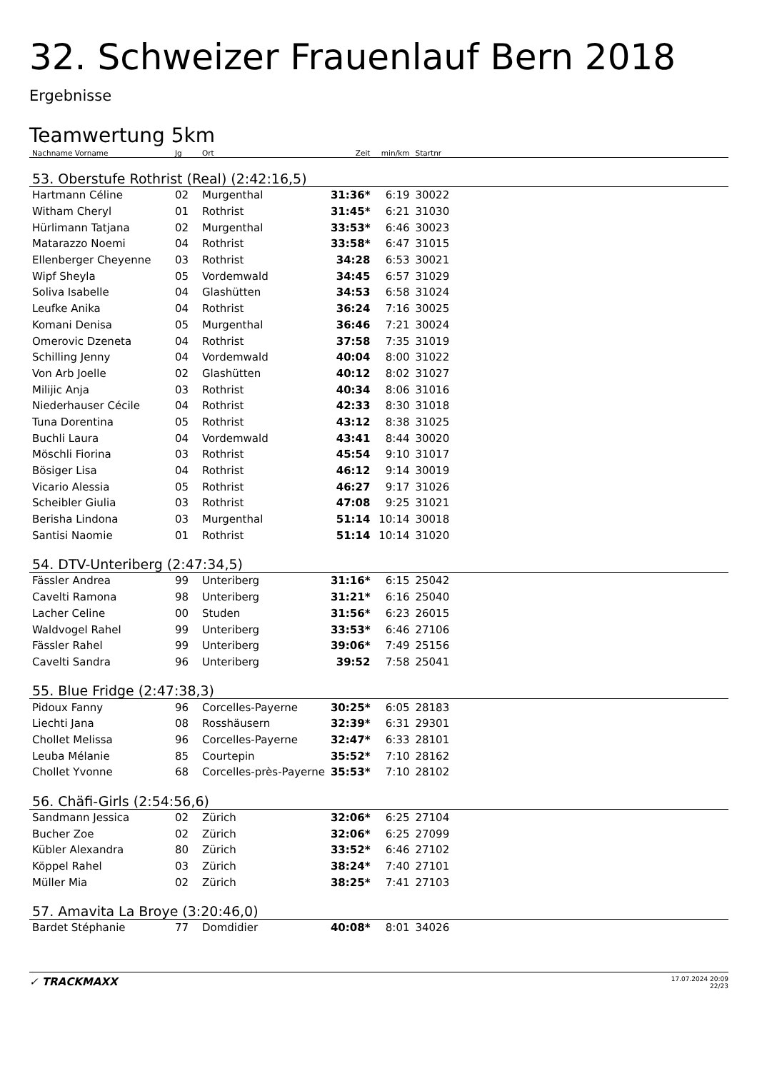32. Schweizer Frauenlauf Bern 2018
Ergebnisse
Teamwertung 5km
| Nachname Vorname | Jg | Ort | Zeit | min/km | Startnr | |
| --- | --- | --- | --- | --- | --- | --- |
| 53. Oberstufe Rothrist (Real) (2:42:16,5) | | | | | | |
| Hartmann Céline | 02 | Murgenthal | 31:36* | 6:19 | 30022 | |
| Witham Cheryl | 01 | Rothrist | 31:45* | 6:21 | 31030 | |
| Hürlimann Tatjana | 02 | Murgenthal | 33:53* | 6:46 | 30023 | |
| Matarazzo Noemi | 04 | Rothrist | 33:58* | 6:47 | 31015 | |
| Ellenberger Cheyenne | 03 | Rothrist | 34:28 | 6:53 | 30021 | |
| Wipf Sheyla | 05 | Vordemwald | 34:45 | 6:57 | 31029 | |
| Soliva Isabelle | 04 | Glashütten | 34:53 | 6:58 | 31024 | |
| Leufke Anika | 04 | Rothrist | 36:24 | 7:16 | 30025 | |
| Komani Denisa | 05 | Murgenthal | 36:46 | 7:21 | 30024 | |
| Omerovic Dzeneta | 04 | Rothrist | 37:58 | 7:35 | 31019 | |
| Schilling Jenny | 04 | Vordemwald | 40:04 | 8:00 | 31022 | |
| Von Arb Joelle | 02 | Glashütten | 40:12 | 8:02 | 31027 | |
| Milijic Anja | 03 | Rothrist | 40:34 | 8:06 | 31016 | |
| Niederhauser Cécile | 04 | Rothrist | 42:33 | 8:30 | 31018 | |
| Tuna Dorentina | 05 | Rothrist | 43:12 | 8:38 | 31025 | |
| Buchli Laura | 04 | Vordemwald | 43:41 | 8:44 | 30020 | |
| Möschli Fiorina | 03 | Rothrist | 45:54 | 9:10 | 31017 | |
| Bösiger Lisa | 04 | Rothrist | 46:12 | 9:14 | 30019 | |
| Vicario Alessia | 05 | Rothrist | 46:27 | 9:17 | 31026 | |
| Scheibler Giulia | 03 | Rothrist | 47:08 | 9:25 | 31021 | |
| Berisha Lindona | 03 | Murgenthal | 51:14 | 10:14 | 30018 | |
| Santisi Naomie | 01 | Rothrist | 51:14 | 10:14 | 31020 | |
| 54. DTV-Unteriberg (2:47:34,5) | | | | | | |
| Fässler Andrea | 99 | Unteriberg | 31:16* | 6:15 | 25042 | |
| Cavelti Ramona | 98 | Unteriberg | 31:21* | 6:16 | 25040 | |
| Lacher Celine | 00 | Studen | 31:56* | 6:23 | 26015 | |
| Waldvogel Rahel | 99 | Unteriberg | 33:53* | 6:46 | 27106 | |
| Fässler Rahel | 99 | Unteriberg | 39:06* | 7:49 | 25156 | |
| Cavelti Sandra | 96 | Unteriberg | 39:52 | 7:58 | 25041 | |
| 55. Blue Fridge (2:47:38,3) | | | | | | |
| Pidoux Fanny | 96 | Corcelles-Payerne | 30:25* | 6:05 | 28183 | |
| Liechti Jana | 08 | Rosshäusern | 32:39* | 6:31 | 29301 | |
| Chollet Melissa | 96 | Corcelles-Payerne | 32:47* | 6:33 | 28101 | |
| Leuba Mélanie | 85 | Courtepin | 35:52* | 7:10 | 28162 | |
| Chollet Yvonne | 68 | Corcelles-près-Payerne | 35:53* | 7:10 | 28102 | |
| 56. Chäfi-Girls (2:54:56,6) | | | | | | |
| Sandmann Jessica | 02 | Zürich | 32:06* | 6:25 | 27104 | |
| Bucher Zoe | 02 | Zürich | 32:06* | 6:25 | 27099 | |
| Kübler Alexandra | 80 | Zürich | 33:52* | 6:46 | 27102 | |
| Köppel Rahel | 03 | Zürich | 38:24* | 7:40 | 27101 | |
| Müller Mia | 02 | Zürich | 38:25* | 7:41 | 27103 | |
| 57. Amavita La Broye (3:20:46,0) | | | | | | |
| Bardet Stéphanie | 77 | Domdidier | 40:08* | 8:01 | 34026 | |
✓ TRACKMAXX
17.07.2024 20:09
22/23